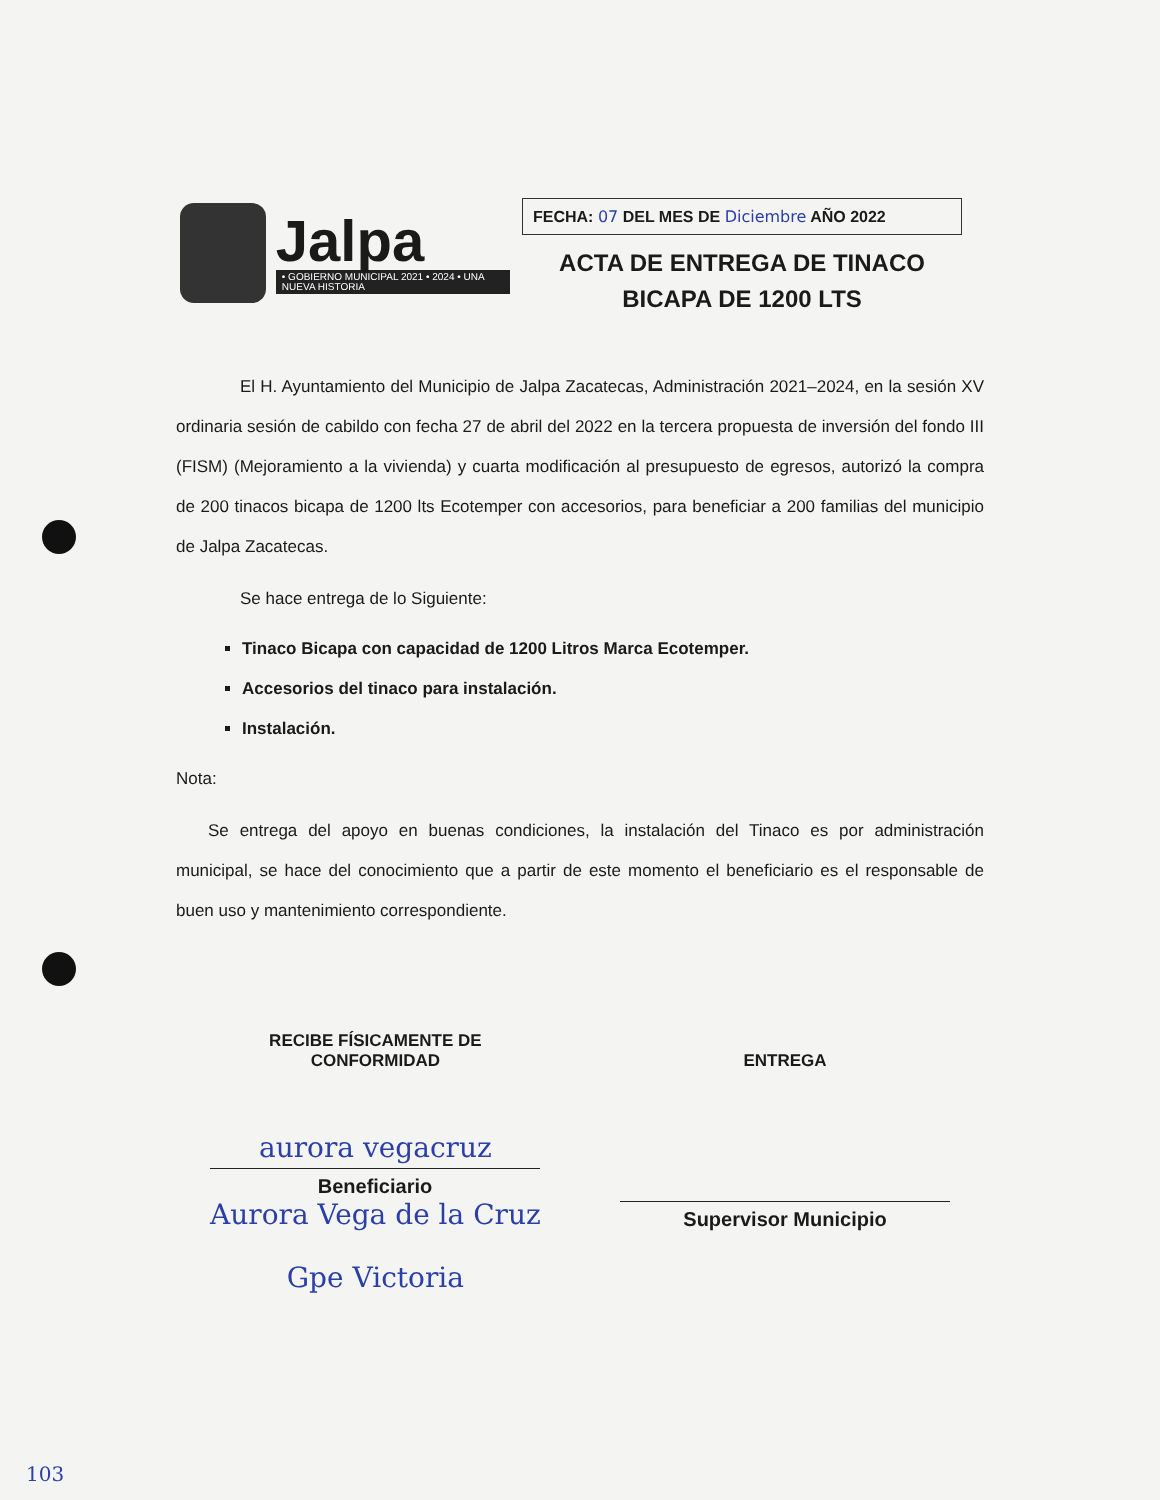Jalpa
• GOBIERNO MUNICIPAL 2021 • 2024 • UNA NUEVA HISTORIA
FECHA: 07 DEL MES DE Diciembre AÑO 2022
ACTA DE ENTREGA DE TINACO
BICAPA DE 1200 LTS
El H. Ayuntamiento del Municipio de Jalpa Zacatecas, Administración 2021–2024, en la sesión XV ordinaria sesión de cabildo con fecha 27 de abril del 2022 en la tercera propuesta de inversión del fondo III (FISM) (Mejoramiento a la vivienda) y cuarta modificación al presupuesto de egresos, autorizó la compra de 200 tinacos bicapa de 1200 lts Ecotemper con accesorios, para beneficiar a 200 familias del municipio de Jalpa Zacatecas.
Se hace entrega de lo Siguiente:
Tinaco Bicapa con capacidad de 1200 Litros Marca Ecotemper.
Accesorios del tinaco para instalación.
Instalación.
Nota:
Se entrega del apoyo en buenas condiciones, la instalación del Tinaco es por administración municipal, se hace del conocimiento que a partir de este momento el beneficiario es el responsable de buen uso y mantenimiento correspondiente.
RECIBE FÍSICAMENTE DE
CONFORMIDAD
aurora vegacruz
Beneficiario
Aurora Vega de la Cruz
Gpe Victoria
ENTREGA
Supervisor Municipio
103